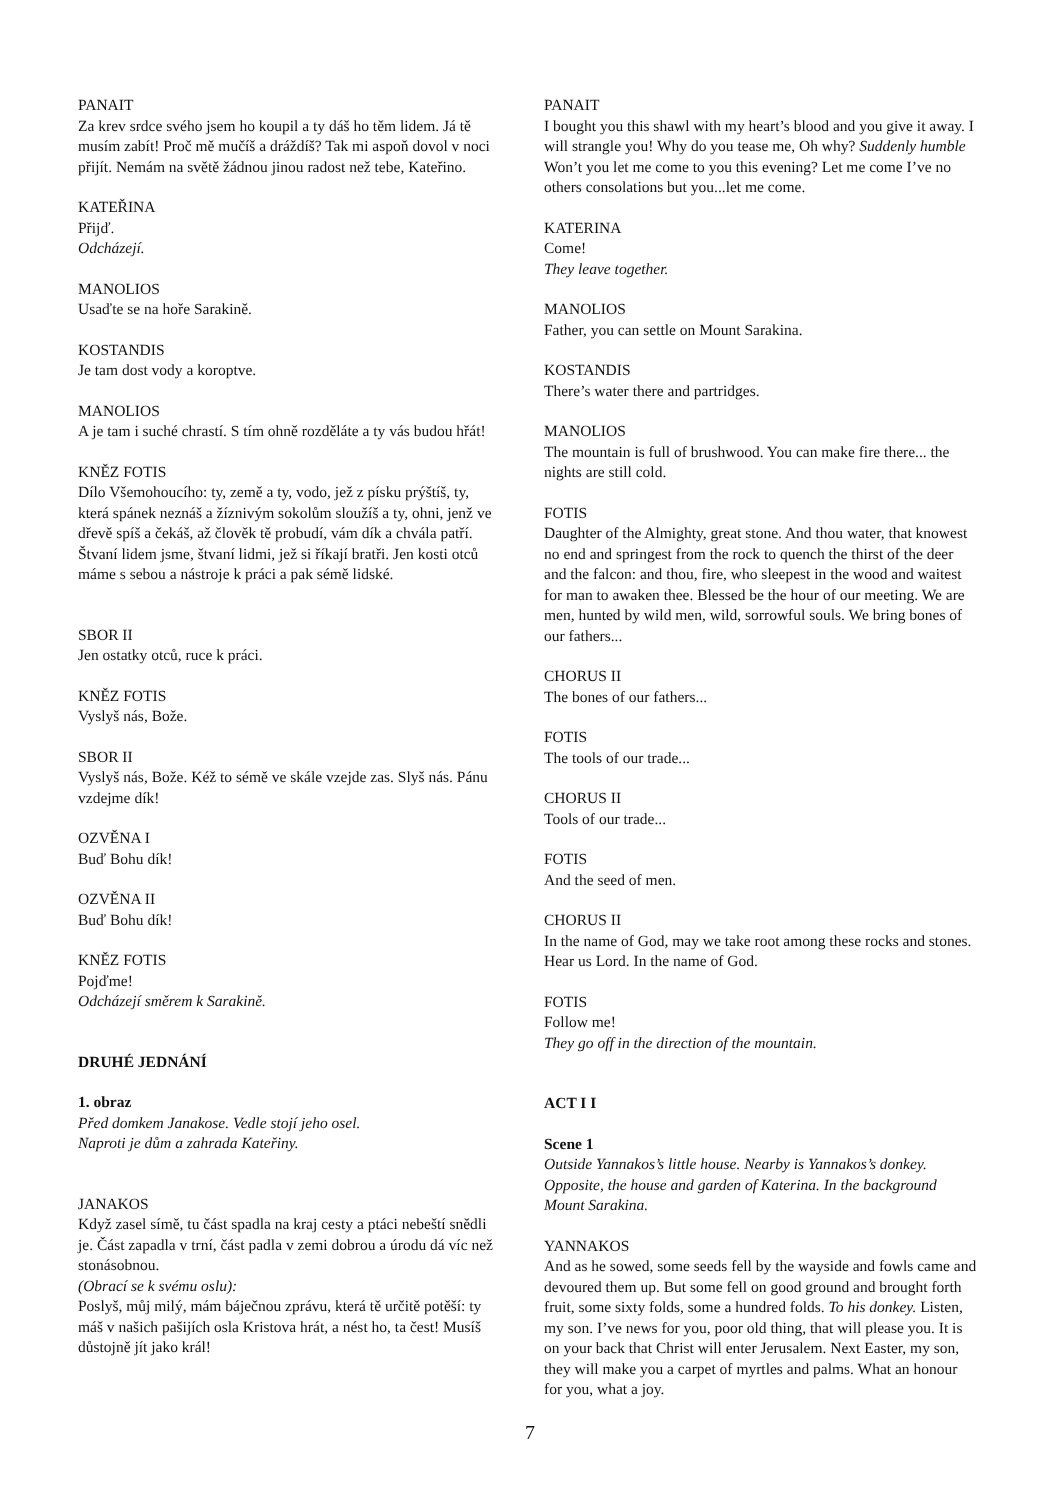PANAIT
Za krev srdce svého jsem ho koupil a ty dáš ho těm lidem. Já tě musím zabít! Proč mě mučíš a dráždíš? Tak mi aspoň dovol v noci přijít. Nemám na světě žádnou jinou radost než tebe, Kateřino.
KATEŘINA
Přijď.
Odcházejí.
MANOLIOS
Usaďte se na hoře Sarakině.
KOSTANDIS
Je tam dost vody a koroptve.
MANOLIOS
A je tam i suché chrastí. S tím ohně rozděláte a ty vás budou hřát!
KNĚZ FOTIS
Dílo Všemohoucího: ty, země a ty, vodo, jež z písku prýštíš, ty, která spánek neznáš a žíznivým sokolům sloužíš a ty, ohni, jenž ve dřevě spíš a čekáš, až člověk tě probudí, vám dík a chvála patří. Štvaní lidem jsme, štvaní lidmi, jež si říkají bratři. Jen kosti otců máme s sebou a nástroje k práci a pak sémě lidské.
SBOR II
Jen ostatky otců, ruce k práci.
KNĚZ FOTIS
Vyslyš nás, Bože.
SBOR II
Vyslyš nás, Bože. Kéž to sémě ve skále vzejde zas. Slyš nás. Pánu vzdejme dík!
OZVĚNA I
Buď Bohu dík!
OZVĚNA II
Buď Bohu dík!
KNĚZ FOTIS
Pojďme!
Odcházejí směrem k Sarakině.
DRUHÉ JEDNÁNÍ
1. obraz
Před domkem Janakose. Vedle stojí jeho osel.
Naproti je dům a zahrada Kateřiny.
JANAKOS
Když zasel símě, tu část spadla na kraj cesty a ptáci nebeští snědli je. Část zapadla v trní, část padla v zemi dobrou a úrodu dá víc než stonásobnou.
(Obrací se k svému oslu):
Poslyš, můj milý, mám báječnou zprávu, která tě určitě potěší: ty máš v našich pašijích osla Kristova hrát, a nést ho, ta čest! Musíš důstojně jít jako král!
PANAIT
I bought you this shawl with my heart’s blood and you give it away. I will strangle you! Why do you tease me, Oh why? Suddenly humble Won’t you let me come to you this evening? Let me come I’ve no others consolations but you...let me come.
KATERINA
Come!
They leave together.
MANOLIOS
Father, you can settle on Mount Sarakina.
KOSTANDIS
There’s water there and partridges.
MANOLIOS
The mountain is full of brushwood. You can make fire there... the nights are still cold.
FOTIS
Daughter of the Almighty, great stone. And thou water, that knowest no end and springest from the rock to quench the thirst of the deer and the falcon: and thou, fire, who sleepest in the wood and waitest for man to awaken thee. Blessed be the hour of our meeting. We are men, hunted by wild men, wild, sorrowful souls. We bring bones of our fathers...
CHORUS II
The bones of our fathers...
FOTIS
The tools of our trade...
CHORUS II
Tools of our trade...
FOTIS
And the seed of men.
CHORUS II
In the name of God, may we take root among these rocks and stones. Hear us Lord. In the name of God.
FOTIS
Follow me!
They go off in the direction of the mountain.
ACT I I
Scene 1
Outside Yannakos’s little house. Nearby is Yannakos’s donkey. Opposite, the house and garden of Katerina. In the background Mount Sarakina.
YANNAKOS
And as he sowed, some seeds fell by the wayside and fowls came and devoured them up. But some fell on good ground and brought forth fruit, some sixty folds, some a hundred folds. To his donkey. Listen, my son. I’ve news for you, poor old thing, that will please you. It is on your back that Christ will enter Jerusalem. Next Easter, my son, they will make you a carpet of myrtles and palms. What an honour for you, what a joy.
7